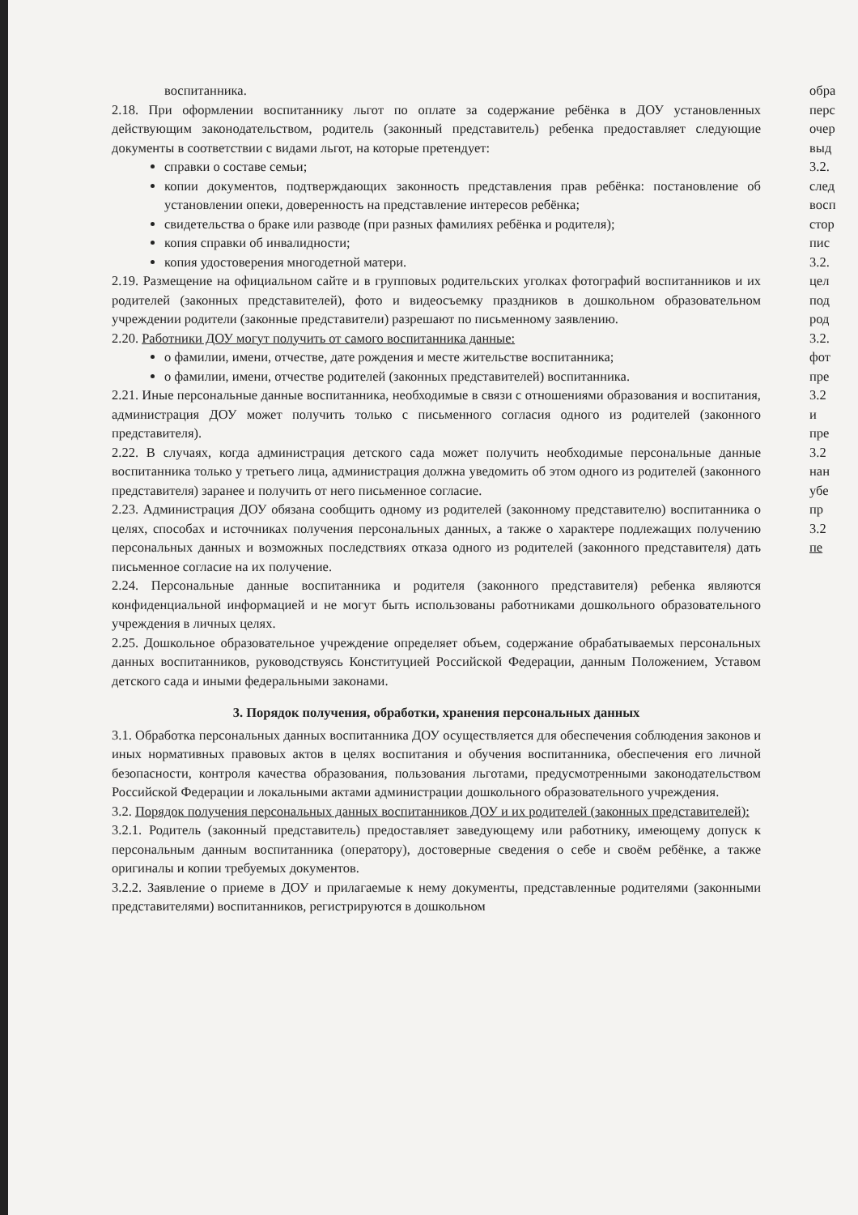воспитанника.
2.18. При оформлении воспитаннику льгот по оплате за содержание ребёнка в ДОУ установленных действующим законодательством, родитель (законный представитель) ребенка предоставляет следующие документы в соответствии с видами льгот, на которые претендует:
справки о составе семьи;
копии документов, подтверждающих законность представления прав ребёнка: постановление об установлении опеки, доверенность на представление интересов ребёнка;
свидетельства о браке или разводе (при разных фамилиях ребёнка и родителя);
копия справки об инвалидности;
копия удостоверения многодетной матери.
2.19. Размещение на официальном сайте и в групповых родительских уголках фотографий воспитанников и их родителей (законных представителей), фото и видеосъемку праздников в дошкольном образовательном учреждении родители (законные представители) разрешают по письменному заявлению.
2.20. Работники ДОУ могут получить от самого воспитанника данные:
о фамилии, имени, отчестве, дате рождения и месте жительстве воспитанника;
о фамилии, имени, отчестве родителей (законных представителей) воспитанника.
2.21. Иные персональные данные воспитанника, необходимые в связи с отношениями образования и воспитания, администрация ДОУ может получить только с письменного согласия одного из родителей (законного представителя).
2.22. В случаях, когда администрация детского сада может получить необходимые персональные данные воспитанника только у третьего лица, администрация должна уведомить об этом одного из родителей (законного представителя) заранее и получить от него письменное согласие.
2.23. Администрация ДОУ обязана сообщить одному из родителей (законному представителю) воспитанника о целях, способах и источниках получения персональных данных, а также о характере подлежащих получению персональных данных и возможных последствиях отказа одного из родителей (законного представителя) дать письменное согласие на их получение.
2.24. Персональные данные воспитанника и родителя (законного представителя) ребенка являются конфиденциальной информацией и не могут быть использованы работниками дошкольного образовательного учреждения в личных целях.
2.25. Дошкольное образовательное учреждение определяет объем, содержание обрабатываемых персональных данных воспитанников, руководствуясь Конституцией Российской Федерации, данным Положением, Уставом детского сада и иными федеральными законами.
3. Порядок получения, обработки, хранения персональных данных
3.1. Обработка персональных данных воспитанника ДОУ осуществляется для обеспечения соблюдения законов и иных нормативных правовых актов в целях воспитания и обучения воспитанника, обеспечения его личной безопасности, контроля качества образования, пользования льготами, предусмотренными законодательством Российской Федерации и локальными актами администрации дошкольного образовательного учреждения.
3.2. Порядок получения персональных данных воспитанников ДОУ и их родителей (законных представителей):
3.2.1. Родитель (законный представитель) предоставляет заведующему или работнику, имеющему допуск к персональным данным воспитанника (оператору), достоверные сведения о себе и своём ребёнке, а также оригиналы и копии требуемых документов.
3.2.2. Заявление о приеме в ДОУ и прилагаемые к нему документы, представленные родителями (законными представителями) воспитанников, регистрируются в дошкольном
обра
перс
очер
выд
3.2.
след
восп
стор
пис
3.2.
цел
под
род
3.2.
фот
пре
3.2
и
пре
3.2
нан
убе
пр
3.2
пе